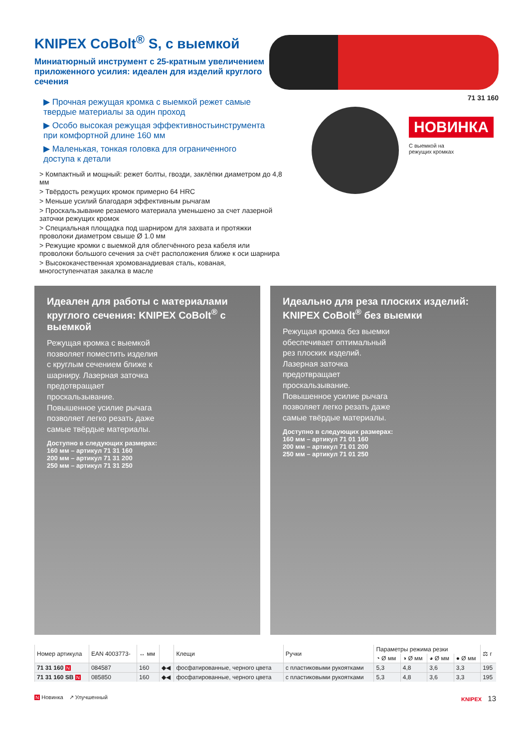KNIPEX CoBolt<sup>®</sup> S, с выемкой
Миниатюрный инструмент с 25-кратным увеличением приложенного усилия: идеален для изделий круглого сечения
▶ Прочная режущая кромка с выемкой режет самые твердые материалы за один проход
▶ Особо высокая режущая эффективностьинструмента при комфортной длине 160 мм
▶ Маленькая, тонкая головка для ограниченного доступа к детали
> Компактный и мощный: режет болты, гвозди, заклёпки диаметром до 4,8 мм
> Твёрдость режущих кромок примерно 64 HRC
> Меньше усилий благодаря эффективным рычагам
> Проскальзывание резаемого материала уменьшено за счет лазерной заточки режущих кромок
> Специальная площадка под шарниром для захвата и протяжки проволоки диаметром свыше Ø 1.0 мм
> Режущие кромки с выемкой для облегчённого реза кабеля или проволоки большого сечения за счёт расположения ближе к оси шарнира
> Высококачественная хромованадиевая сталь, кованая, многоступенчатая закалка в масле
71 31 160
НОВИНКА С выемкой на
режущих кромках
Идеален для работы с материалами круглого сечения: KNIPEX CoBolt<sup>®</sup> с выемкой
Режущая кромка с выемкой позволяет поместить изделия с круглым сечением ближе к шарниру. Лазерная заточка предотвращает проскальзывание. Повышенное усилие рычага позволяет легко резать даже самые твёрдые материалы.
Доступно в следующих размерах:
160 мм – артикул 71 31 160
200 мм – артикул 71 31 200
250 мм – артикул 71 31 250
Идеально для реза плоских изделий: KNIPEX CoBolt<sup>®</sup> без выемки
Режущая кромка без выемки обеспечивает оптимальный рез плоских изделий. Лазерная заточка предотвращает проскальзывание. Повышенное усилие рычага позволяет легко резать даже самые твёрдые материалы.
Доступно в следующих размерах:
160 мм – артикул 71 01 160
200 мм – артикул 71 01 200
250 мм – артикул 71 01 250
| Номер артикула | EAN 4003773- | ↔ мм | | Клещи | Ручки | Параметры режима резки | | | | ⚖ г |
| --- | --- | --- | --- | --- | --- | --- | --- | --- | --- | --- |
| | | | | | | ◔ Ø мм | ◑ Ø мм | ◕ Ø мм | ● Ø мм | |
| 71 31 160 N | 084587 | 160 | ◆◀ | фосфатированные, черного цвета | с пластиковыми рукоятками | 5,3 | 4,8 | 3,6 | 3,3 | 195 |
| 71 31 160 SB N | 085850 | 160 | ◆◀ | фосфатированные, черного цвета | с пластиковыми рукоятками | 5,3 | 4,8 | 3,6 | 3,3 | 195 |
N Новинка ↗ Улучшенный KNIPEX 13